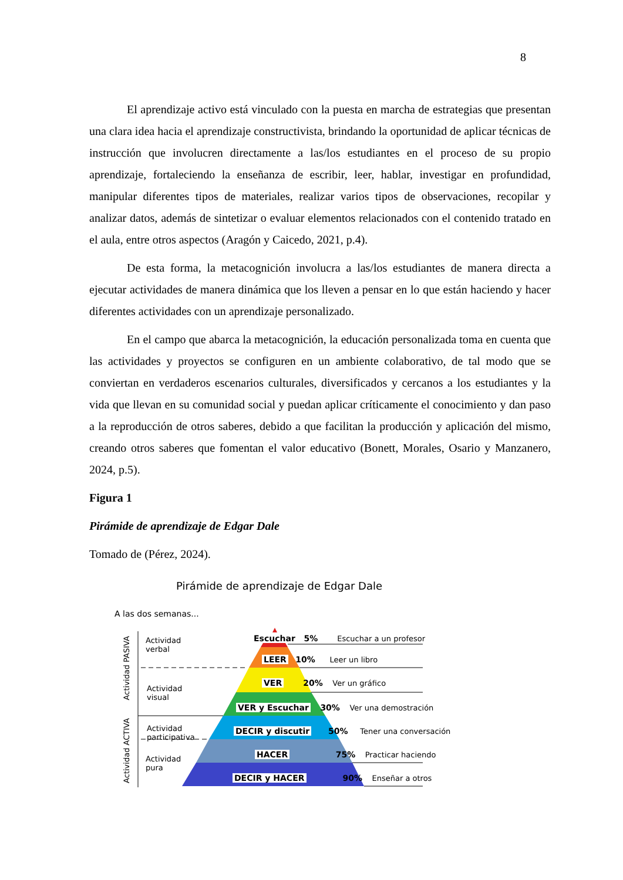8
El aprendizaje activo está vinculado con la puesta en marcha de estrategias que presentan una clara idea hacia el aprendizaje constructivista, brindando la oportunidad de aplicar técnicas de instrucción que involucren directamente a las/los estudiantes en el proceso de su propio aprendizaje, fortaleciendo la enseñanza de escribir, leer, hablar, investigar en profundidad, manipular diferentes tipos de materiales, realizar varios tipos de observaciones, recopilar y analizar datos, además de sintetizar o evaluar elementos relacionados con el contenido tratado en el aula, entre otros aspectos (Aragón y Caicedo, 2021, p.4).
De esta forma, la metacognición involucra a las/los estudiantes de manera directa a ejecutar actividades de manera dinámica que los lleven a pensar en lo que están haciendo y hacer diferentes actividades con un aprendizaje personalizado.
En el campo que abarca la metacognición, la educación personalizada toma en cuenta que las actividades y proyectos se configuren en un ambiente colaborativo, de tal modo que se conviertan en verdaderos escenarios culturales, diversificados y cercanos a los estudiantes y la vida que llevan en su comunidad social y puedan aplicar críticamente el conocimiento y dan paso a la reproducción de otros saberes, debido a que facilitan la producción y aplicación del mismo, creando otros saberes que fomentan el valor educativo (Bonett, Morales, Osario y Manzanero, 2024, p.5).
Figura 1
Pirámide de aprendizaje de Edgar Dale
Tomado de (Pérez, 2024).
Pirámide de aprendizaje de Edgar Dale
A las dos semanas...
Actividad
verbal
Actividad
visual
Actividad
participativa
Actividad
pura
Actividad PASIVA
Actividad ACTIVA
Escuchar 5% Escuchar a un profesor
LEER 10% Leer un libro
VER 20% Ver un gráfico
VER y Escuchar 30% Ver una demostración
DECIR y discutir 50% Tener una conversación
HACER 75% Practicar haciendo
DECIR y HACER 90% Enseñar a otros